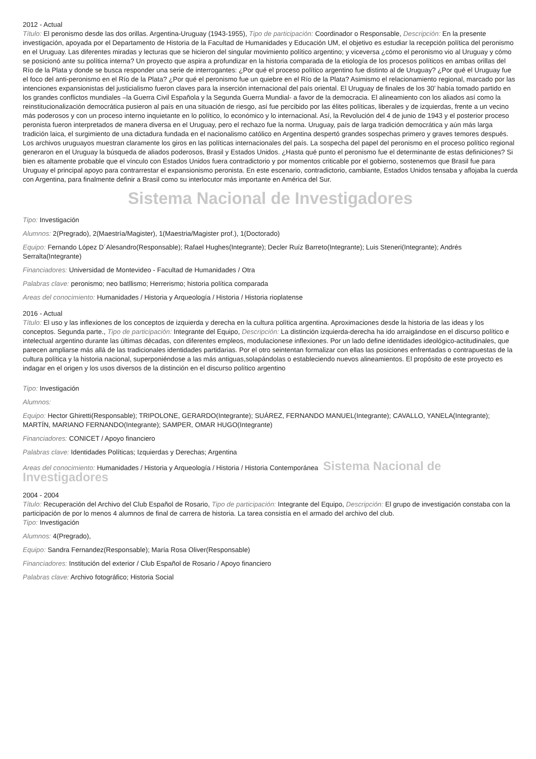2012 - Actual
Título: El peronismo desde las dos orillas. Argentina-Uruguay (1943-1955), Tipo de participación: Coordinador o Responsable, Descripción: En la presente investigación, apoyada por el Departamento de Historia de la Facultad de Humanidades y Educación UM, el objetivo es estudiar la recepción política del peronismo en el Uruguay. Las diferentes miradas y lecturas que se hicieron del singular movimiento político argentino; y viceversa ¿cómo el peronismo vio al Uruguay y cómo se posicionó ante su política interna? Un proyecto que aspira a profundizar en la historia comparada de la etiología de los procesos políticos en ambas orillas del Río de la Plata y donde se busca responder una serie de interrogantes: ¿Por qué el proceso político argentino fue distinto al de Uruguay? ¿Por qué el Uruguay fue el foco del anti-peronismo en el Río de la Plata? ¿Por qué el peronismo fue un quiebre en el Río de la Plata? Asimismo el relacionamiento regional, marcado por las intenciones expansionistas del justicialismo fueron claves para la inserción internacional del país oriental. El Uruguay de finales de los 30’ había tomado partido en los grandes conflictos mundiales –la Guerra Civil Española y la Segunda Guerra Mundial- a favor de la democracia. El alineamiento con los aliados así como la reinstitucionalización democrática pusieron al país en una situación de riesgo, así fue percibido por las élites políticas, liberales y de izquierdas, frente a un vecino más poderosos y con un proceso interno inquietante en lo político, lo económico y lo internacional. Así, la Revolución del 4 de junio de 1943 y el posterior proceso peronista fueron interpretados de manera diversa en el Uruguay, pero el rechazo fue la norma. Uruguay, país de larga tradición democrática y aún más larga tradición laica, el surgimiento de una dictadura fundada en el nacionalismo católico en Argentina despertó grandes sospechas primero y graves temores después. Los archivos uruguayos muestran claramente los giros en las políticas internacionales del país. La sospecha del papel del peronismo en el proceso político regional generaron en el Uruguay la búsqueda de aliados poderosos, Brasil y Estados Unidos. ¿Hasta qué punto el peronismo fue el determinante de estas definiciones? Si bien es altamente probable que el vínculo con Estados Unidos fuera contradictorio y por momentos criticable por el gobierno, sostenemos que Brasil fue para Uruguay el principal apoyo para contrarrestar el expansionismo peronista. En este escenario, contradictorio, cambiante, Estados Unidos tensaba y aflojaba la cuerda con Argentina, para finalmente definir a Brasil como su interlocutor más importante en América del Sur.
Sistema Nacional de Investigadores
Tipo: Investigación
Alumnos: 2(Pregrado), 2(Maestría/Magister), 1(Maestria/Magister prof.), 1(Doctorado)
Equipo: Fernando López D´Alesandro(Responsable); Rafael Hughes(Integrante); Decler Ruíz Barreto(Integrante); Luis Steneri(Integrante); Andrés Serralta(Integrante)
Financiadores: Universidad de Montevideo - Facultad de Humanidades / Otra
Palabras clave: peronismo; neo batllismo; Herrerismo; historia política comparada
Areas del conocimiento: Humanidades / Historia y Arqueología / Historia / Historia rioplatense
2016 - Actual
Título: El uso y las inflexiones de los conceptos de izquierda y derecha en la cultura política argentina. Aproximaciones desde la historia de las ideas y los conceptos. Segunda parte., Tipo de participación: Integrante del Equipo, Descripción: La distinción izquierda-derecha ha ido arraigándose en el discurso político e intelectual argentino durante las últimas décadas, con diferentes empleos, modulacionese inflexiones. Por un lado define identidades ideológico-actitudinales, que parecen ampliarse más allá de las tradicionales identidades partidarias. Por el otro seintentan formalizar con ellas las posiciones enfrentadas o contrapuestas de la cultura política y la historia nacional, superponiéndose a las más antiguas,solapándolas o estableciendo nuevos alineamientos. El propósito de este proyecto es indagar en el origen y los usos diversos de la distinción en el discurso político argentino
Tipo: Investigación
Alumnos:
Equipo: Hector Ghiretti(Responsable); TRIPOLONE, GERARDO(Integrante); SUÁREZ, FERNANDO MANUEL(Integrante); CAVALLO, YANELA(Integrante); MARTÍN, MARIANO FERNANDO(Integrante); SAMPER, OMAR HUGO(Integrante)
Financiadores: CONICET / Apoyo financiero
Palabras clave: Identidades Políticas; Izquierdas y Derechas; Argentina
Areas del conocimiento: Humanidades / Historia y Arqueología / Historia / Historia Contemporánea Sistema Nacional de Investigadores
2004 - 2004
Título: Recuperación del Archivo del Club Español de Rosario, Tipo de participación: Integrante del Equipo, Descripción: El grupo de investigación constaba con la participación de por lo menos 4 alumnos de final de carrera de historia. La tarea consistía en el armado del archivo del club.
Tipo: Investigación
Alumnos: 4(Pregrado),
Equipo: Sandra Fernandez(Responsable); María Rosa Oliver(Responsable)
Financiadores: Institución del exterior / Club Español de Rosario / Apoyo financiero
Palabras clave: Archivo fotográfico; Historia Social